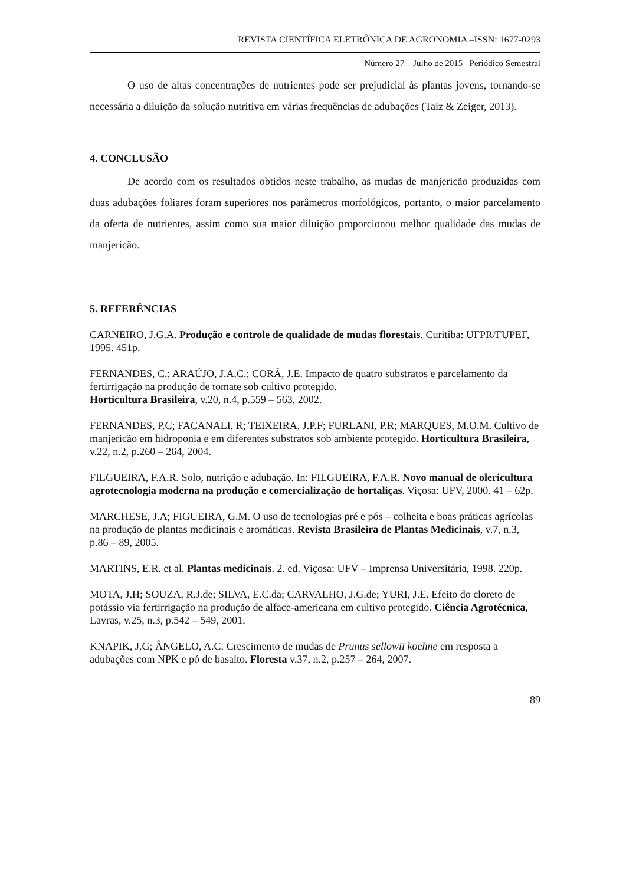REVISTA CIENTÍFICA ELETRÔNICA DE AGRONOMIA –ISSN: 1677-0293
Número 27 – Julho de 2015 –Periódico Semestral
O uso de altas concentrações de nutrientes pode ser prejudicial às plantas jovens, tornando-se necessária a diluição da solução nutritiva em várias frequências de adubações (Taiz & Zeiger, 2013).
4. CONCLUSÃO
De acordo com os resultados obtidos neste trabalho, as mudas de manjericão produzidas com duas adubações foliares foram superiores nos parâmetros morfológicos, portanto, o maior parcelamento da oferta de nutrientes, assim como sua maior diluição proporcionou melhor qualidade das mudas de manjericão.
5. REFERÊNCIAS
CARNEIRO, J.G.A. Produção e controle de qualidade de mudas florestais. Curitiba: UFPR/FUPEF, 1995. 451p.
FERNANDES, C.; ARAÚJO, J.A.C.; CORÁ, J.E. Impacto de quatro substratos e parcelamento da fertirrigação na produção de tomate sob cultivo protegido.
Horticultura Brasileira, v.20, n.4, p.559 – 563, 2002.
FERNANDES, P.C; FACANALI, R; TEIXEIRA, J.P.F; FURLANI, P.R; MARQUES, M.O.M. Cultivo de manjericão em hidroponia e em diferentes substratos sob ambiente protegido. Horticultura Brasileira, v.22, n.2, p.260 – 264, 2004.
FILGUEIRA, F.A.R. Solo, nutrição e adubação. In: FILGUEIRA, F.A.R. Novo manual de olericultura agrotecnologia moderna na produção e comercialização de hortaliças. Viçosa: UFV, 2000. 41 – 62p.
MARCHESE, J.A; FIGUEIRA, G.M. O uso de tecnologias pré e pós – colheita e boas práticas agrícolas na produção de plantas medicinais e aromáticas. Revista Brasileira de Plantas Medicinais, v.7, n.3, p.86 – 89, 2005.
MARTINS, E.R. et al. Plantas medicinais. 2. ed. Viçosa: UFV – Imprensa Universitária, 1998. 220p.
MOTA, J.H; SOUZA, R.J.de; SILVA, E.C.da; CARVALHO, J.G.de; YURI, J.E. Efeito do cloreto de potássio via fertirrigação na produção de alface-americana em cultivo protegido. Ciência Agrotécnica, Lavras, v.25, n.3, p.542 – 549, 2001.
KNAPIK, J.G; ÂNGELO, A.C. Crescimento de mudas de Prunus sellowii koehne em resposta a adubações com NPK e pó de basalto. Floresta v.37, n.2, p.257 – 264, 2007.
89